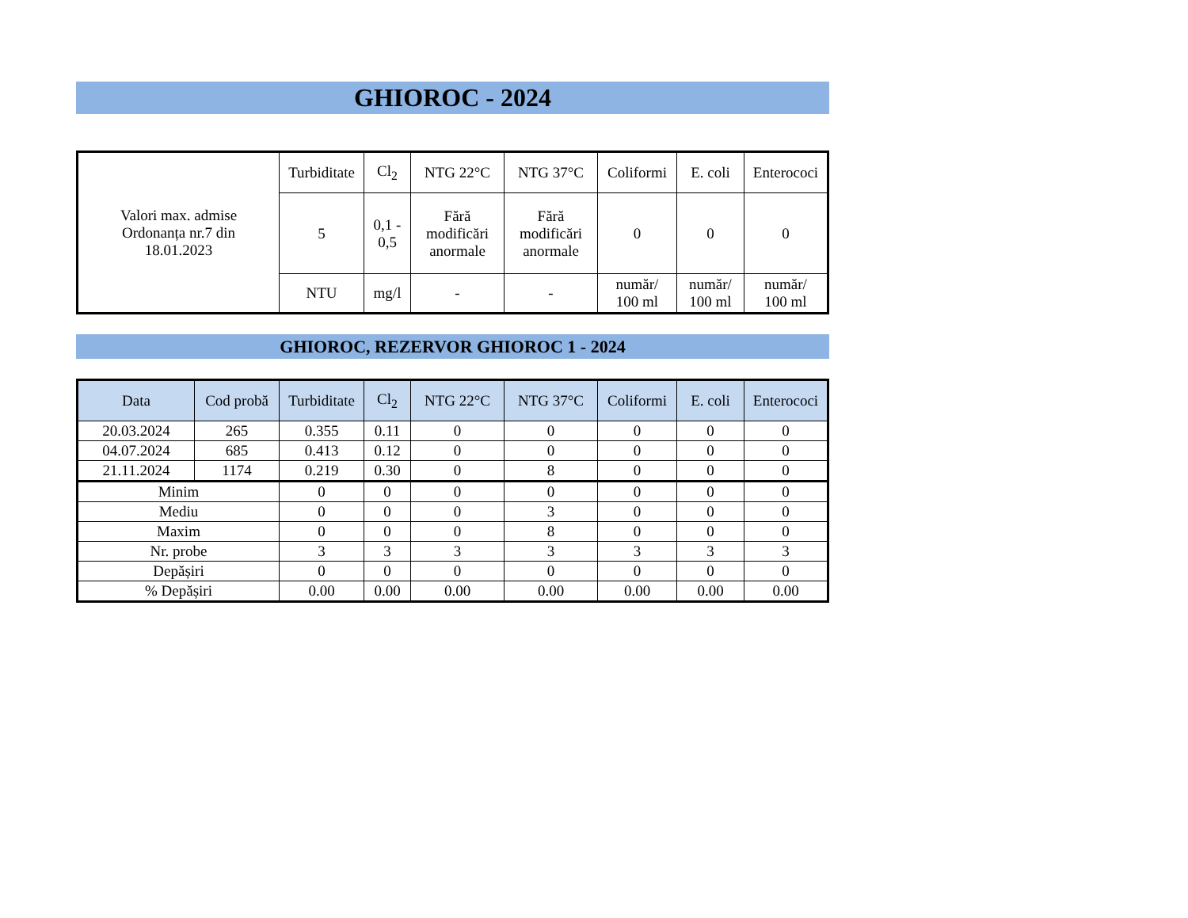GHIOROC - 2024
| Valori max. admise Ordonanța nr.7 din 18.01.2023 | Turbiditate | Cl<sub>2</sub> | NTG 22°C | NTG 37°C | Coliformi | E. coli | Enterococi |
| | 5 | 0,1 - 0,5 | Fără modificări anormale | Fără modificări anormale | 0 | 0 | 0 |
| | NTU | mg/l | - | - | număr/ 100 ml | număr/ 100 ml | număr/ 100 ml |
GHIOROC, REZERVOR GHIOROC 1 - 2024
| Data | Cod probă | Turbiditate | Cl<sub>2</sub> | NTG 22°C | NTG 37°C | Coliformi | E. coli | Enterococi |
| --- | --- | --- | --- | --- | --- | --- | --- | --- |
| 20.03.2024 | 265 | 0.355 | 0.11 | 0 | 0 | 0 | 0 | 0 |
| 04.07.2024 | 685 | 0.413 | 0.12 | 0 | 0 | 0 | 0 | 0 |
| 21.11.2024 | 1174 | 0.219 | 0.30 | 0 | 8 | 0 | 0 | 0 |
| Minim | | 0 | 0 | 0 | 0 | 0 | 0 | 0 |
| Mediu | | 0 | 0 | 0 | 3 | 0 | 0 | 0 |
| Maxim | | 0 | 0 | 0 | 8 | 0 | 0 | 0 |
| Nr. probe | | 3 | 3 | 3 | 3 | 3 | 3 | 3 |
| Depășiri | | 0 | 0 | 0 | 0 | 0 | 0 | 0 |
| % Depășiri | | 0.00 | 0.00 | 0.00 | 0.00 | 0.00 | 0.00 | 0.00 |